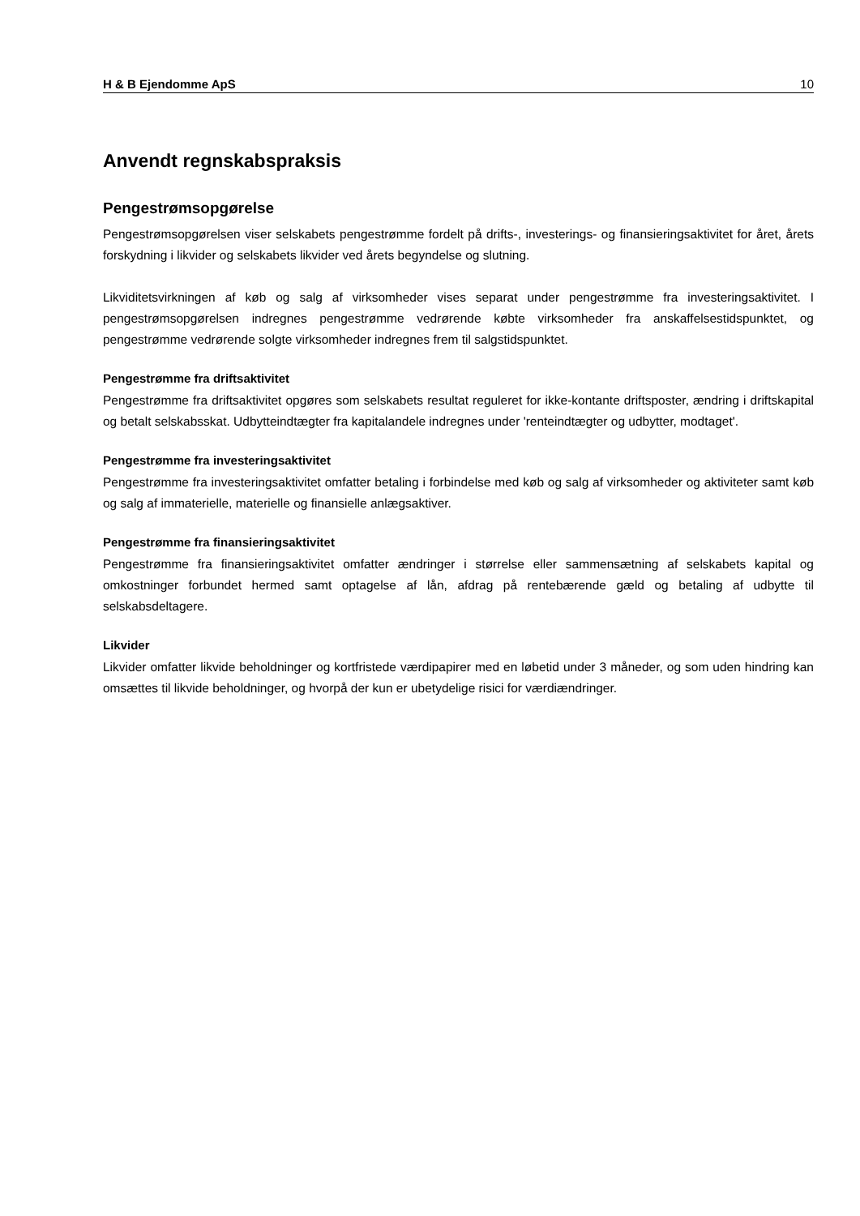H & B Ejendomme ApS 10
Anvendt regnskabspraksis
Pengestrømsopgørelse
Pengestrømsopgørelsen viser selskabets pengestrømme fordelt på drifts-, investerings- og finansieringsaktivitet for året, årets forskydning i likvider og selskabets likvider ved årets begyndelse og slutning.
Likviditetsvirkningen af køb og salg af virksomheder vises separat under pengestrømme fra investeringsaktivitet. I pengestrømsopgørelsen indregnes pengestrømme vedrørende købte virksomheder fra anskaffelsestidspunktet, og pengestrømme vedrørende solgte virksomheder indregnes frem til salgstidspunktet.
Pengestrømme fra driftsaktivitet
Pengestrømme fra driftsaktivitet opgøres som selskabets resultat reguleret for ikke-kontante driftsposter, ændring i driftskapital og betalt selskabsskat. Udbytteindtægter fra kapitalandele indregnes under 'renteindtægter og udbytter, modtaget'.
Pengestrømme fra investeringsaktivitet
Pengestrømme fra investeringsaktivitet omfatter betaling i forbindelse med køb og salg af virksomheder og aktiviteter samt køb og salg af immaterielle, materielle og finansielle anlægsaktiver.
Pengestrømme fra finansieringsaktivitet
Pengestrømme fra finansieringsaktivitet omfatter ændringer i størrelse eller sammensætning af selskabets kapital og omkostninger forbundet hermed samt optagelse af lån, afdrag på rentebærende gæld og betaling af udbytte til selskabsdeltagere.
Likvider
Likvider omfatter likvide beholdninger og kortfristede værdipapirer med en løbetid under 3 måneder, og som uden hindring kan omsættes til likvide beholdninger, og hvorpå der kun er ubetydelige risici for værdiændringer.